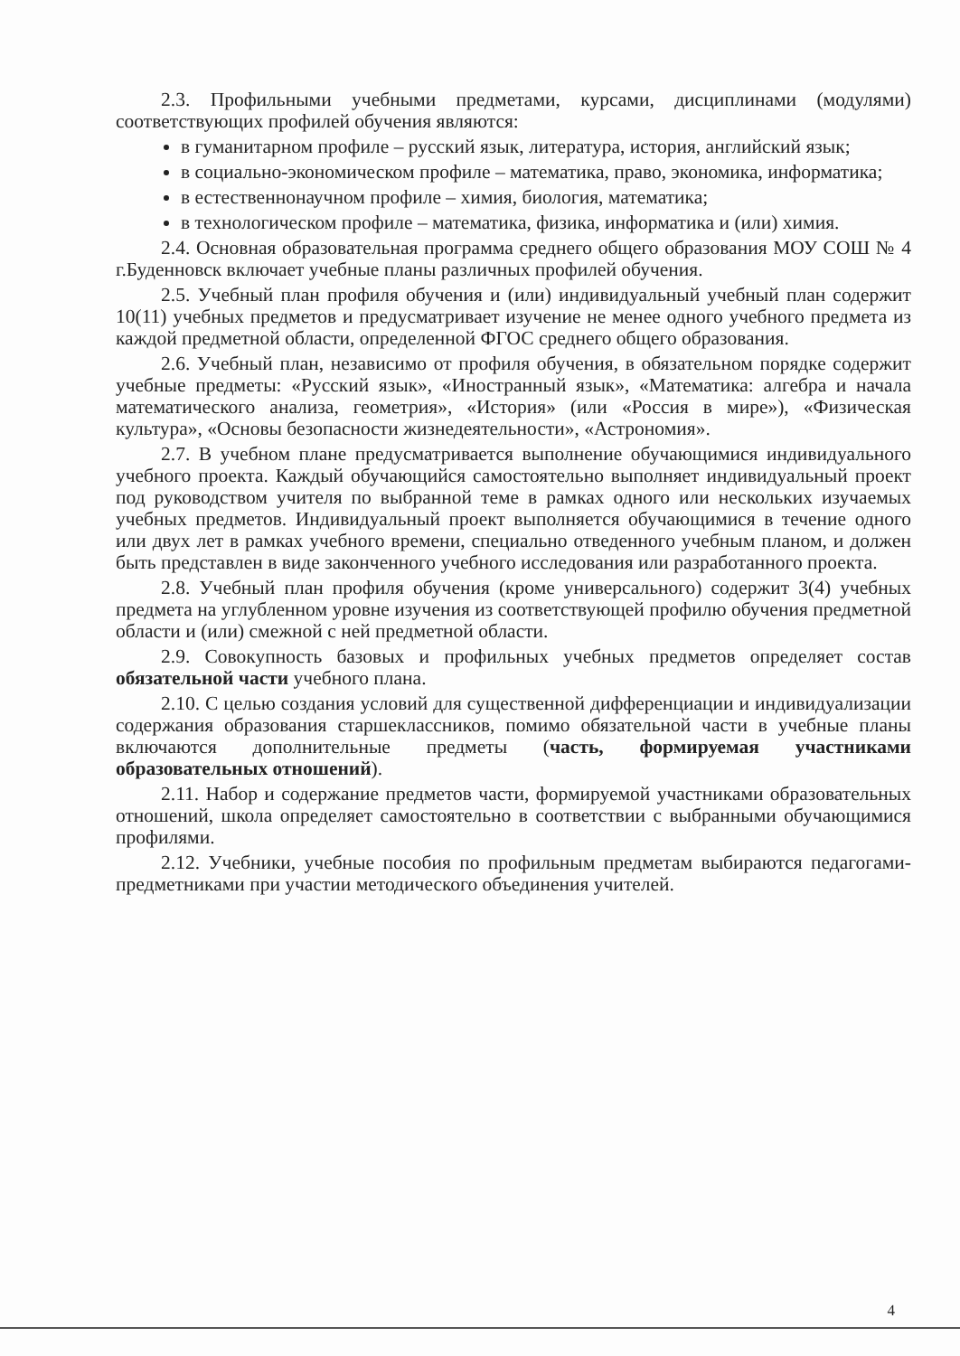2.3. Профильными учебными предметами, курсами, дисциплинами (модулями) соответствующих профилей обучения являются:
в гуманитарном профиле – русский язык, литература, история, английский язык;
в социально-экономическом профиле – математика, право, экономика, информатика;
в естественнонаучном профиле – химия, биология, математика;
в технологическом профиле – математика, физика, информатика и (или) химия.
2.4. Основная образовательная программа среднего общего образования МОУ СОШ № 4 г.Буденновск включает учебные планы различных профилей обучения.
2.5. Учебный план профиля обучения и (или) индивидуальный учебный план содержит 10(11) учебных предметов и предусматривает изучение не менее одного учебного предмета из каждой предметной области, определенной ФГОС среднего общего образования.
2.6. Учебный план, независимо от профиля обучения, в обязательном порядке содержит учебные предметы: «Русский язык», «Иностранный язык», «Математика: алгебра и начала математического анализа, геометрия», «История» (или «Россия в мире»), «Физическая культура», «Основы безопасности жизнедеятельности», «Астрономия».
2.7. В учебном плане предусматривается выполнение обучающимися индивидуального учебного проекта. Каждый обучающийся самостоятельно выполняет индивидуальный проект под руководством учителя по выбранной теме в рамках одного или нескольких изучаемых учебных предметов. Индивидуальный проект выполняется обучающимися в течение одного или двух лет в рамках учебного времени, специально отведенного учебным планом, и должен быть представлен в виде законченного учебного исследования или разработанного проекта.
2.8. Учебный план профиля обучения (кроме универсального) содержит 3(4) учебных предмета на углубленном уровне изучения из соответствующей профилю обучения предметной области и (или) смежной с ней предметной области.
2.9. Совокупность базовых и профильных учебных предметов определяет состав обязательной части учебного плана.
2.10. С целью создания условий для существенной дифференциации и индивидуализации содержания образования старшеклассников, помимо обязательной части в учебные планы включаются дополнительные предметы (часть, формируемая участниками образовательных отношений).
2.11. Набор и содержание предметов части, формируемой участниками образовательных отношений, школа определяет самостоятельно в соответствии с выбранными обучающимися профилями.
2.12. Учебники, учебные пособия по профильным предметам выбираются педагогами-предметниками при участии методического объединения учителей.
4